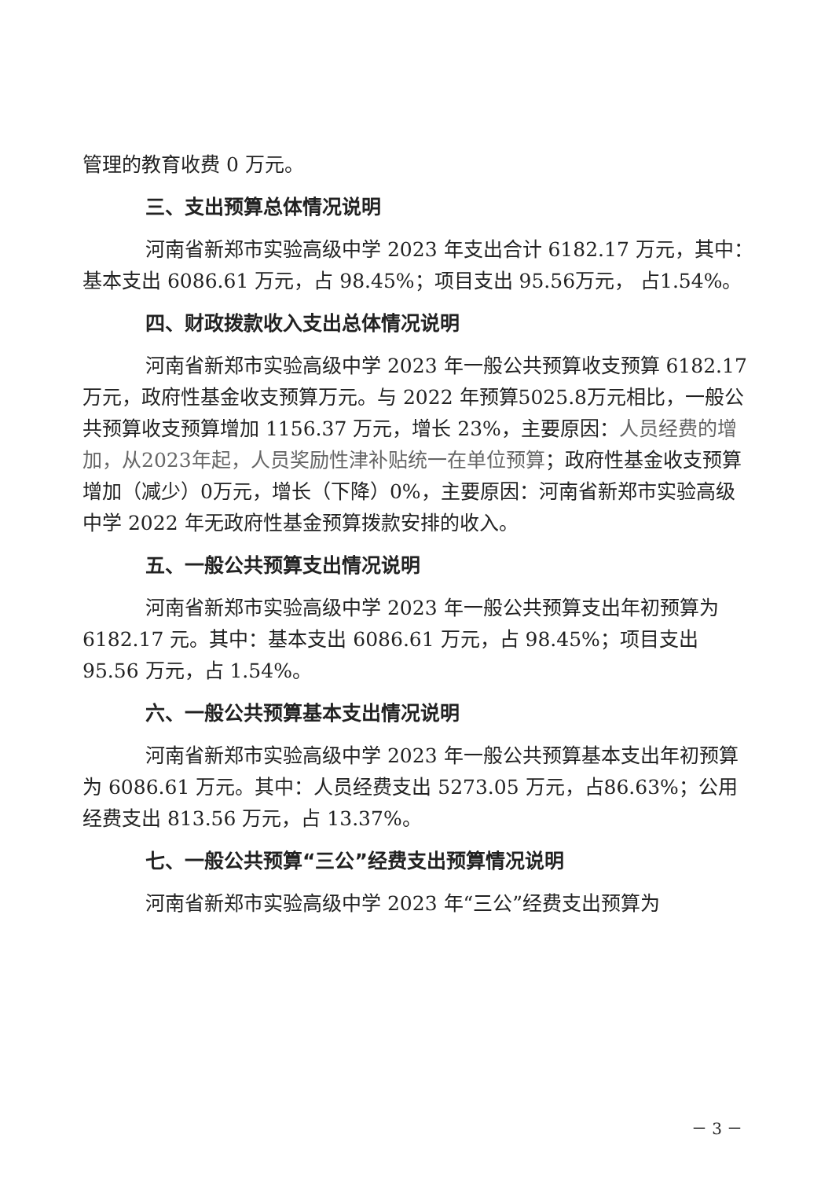管理的教育收费 0 万元。
三、支出预算总体情况说明
河南省新郑市实验高级中学 2023 年支出合计 6182.17 万元，其中：基本支出 6086.61 万元，占 98.45%；项目支出 95.56万元， 占1.54%。
四、财政拨款收入支出总体情况说明
河南省新郑市实验高级中学 2023 年一般公共预算收支预算 6182.17 万元，政府性基金收支预算万元。与 2022 年预算5025.8万元相比，一般公共预算收支预算增加 1156.37 万元，增长 23%，主要原因：人员经费的增加，从2023年起，人员奖励性津补贴统一在单位预算；政府性基金收支预算增加（减少）0万元，增长（下降）0%，主要原因：河南省新郑市实验高级中学 2022 年无政府性基金预算拨款安排的收入。
五、一般公共预算支出情况说明
河南省新郑市实验高级中学 2023 年一般公共预算支出年初预算为 6182.17 元。其中：基本支出 6086.61 万元，占 98.45%；项目支出 95.56 万元，占 1.54%。
六、一般公共预算基本支出情况说明
河南省新郑市实验高级中学 2023 年一般公共预算基本支出年初预算为 6086.61 万元。其中：人员经费支出 5273.05 万元，占86.63%；公用经费支出 813.56 万元，占 13.37%。
七、一般公共预算“三公”经费支出预算情况说明
河南省新郑市实验高级中学 2023 年“三公”经费支出预算为
－ 3 －